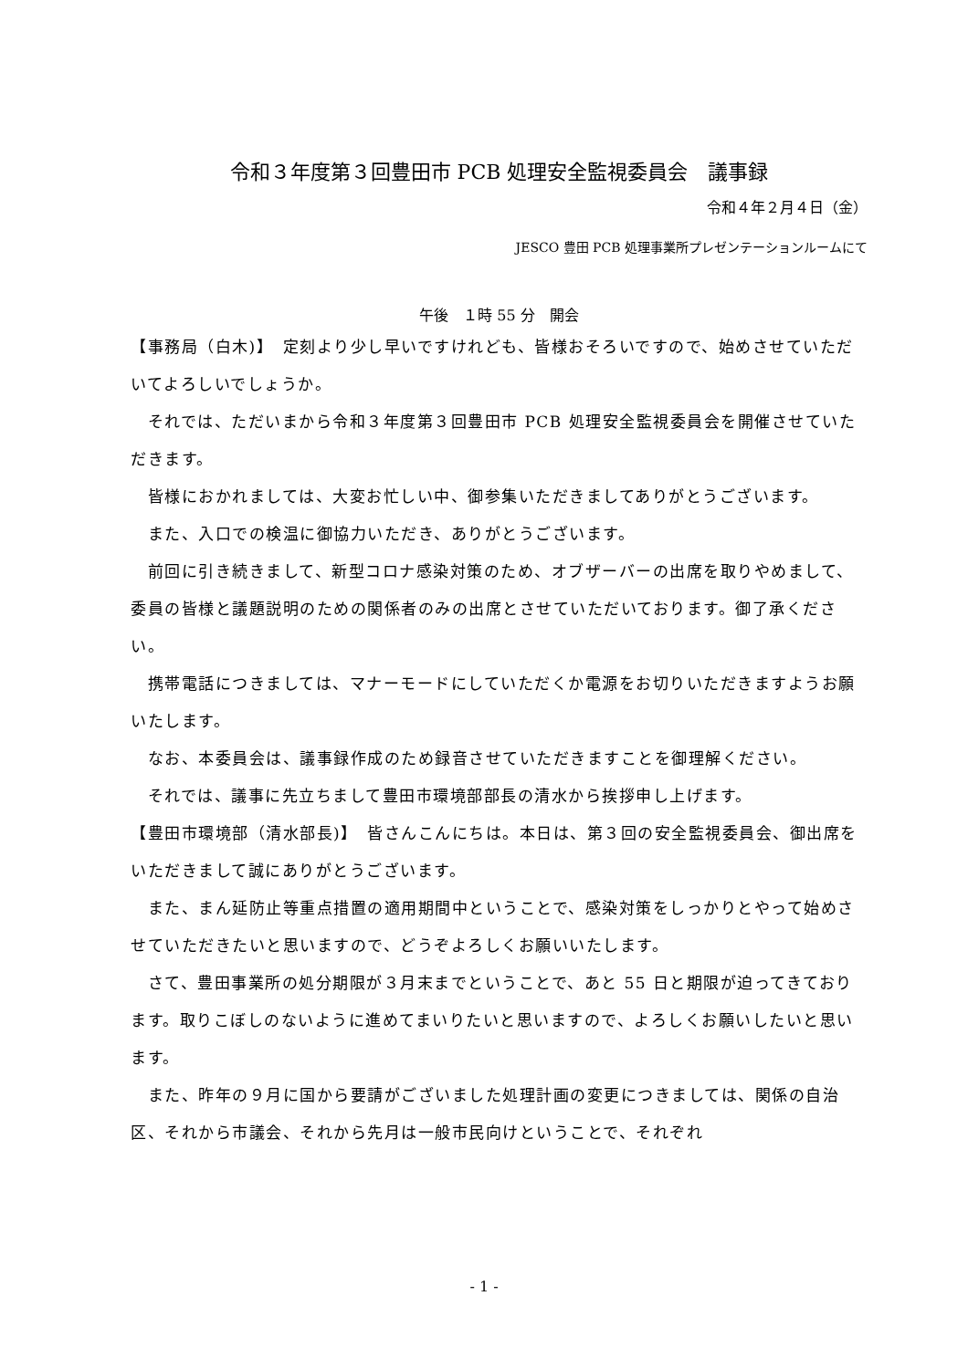令和３年度第３回豊田市 PCB 処理安全監視委員会　議事録
令和４年２月４日（金）
JESCO 豊田 PCB 処理事業所プレゼンテーションルームにて
午後　１時 55 分　開会
【事務局（白木)】　定刻より少し早いですけれども、皆様おそろいですので、始めさせていただいてよろしいでしょうか。
　それでは、ただいまから令和３年度第３回豊田市 PCB 処理安全監視委員会を開催させていただきます。
　皆様におかれましては、大変お忙しい中、御参集いただきましてありがとうございます。
　また、入口での検温に御協力いただき、ありがとうございます。
　前回に引き続きまして、新型コロナ感染対策のため、オブザーバーの出席を取りやめまして、委員の皆様と議題説明のための関係者のみの出席とさせていただいております。御了承ください。
　携帯電話につきましては、マナーモードにしていただくか電源をお切りいただきますようお願いたします。
　なお、本委員会は、議事録作成のため録音させていただきますことを御理解ください。
　それでは、議事に先立ちまして豊田市環境部部長の清水から挨拶申し上げます。
【豊田市環境部（清水部長)】　皆さんこんにちは。本日は、第３回の安全監視委員会、御出席をいただきまして誠にありがとうございます。
　また、まん延防止等重点措置の適用期間中ということで、感染対策をしっかりとやって始めさせていただきたいと思いますので、どうぞよろしくお願いいたします。
　さて、豊田事業所の処分期限が３月末までということで、あと 55 日と期限が迫ってきております。取りこぼしのないように進めてまいりたいと思いますので、よろしくお願いしたいと思います。
　また、昨年の９月に国から要請がございました処理計画の変更につきましては、関係の自治区、それから市議会、それから先月は一般市民向けということで、それぞれ
- 1 -